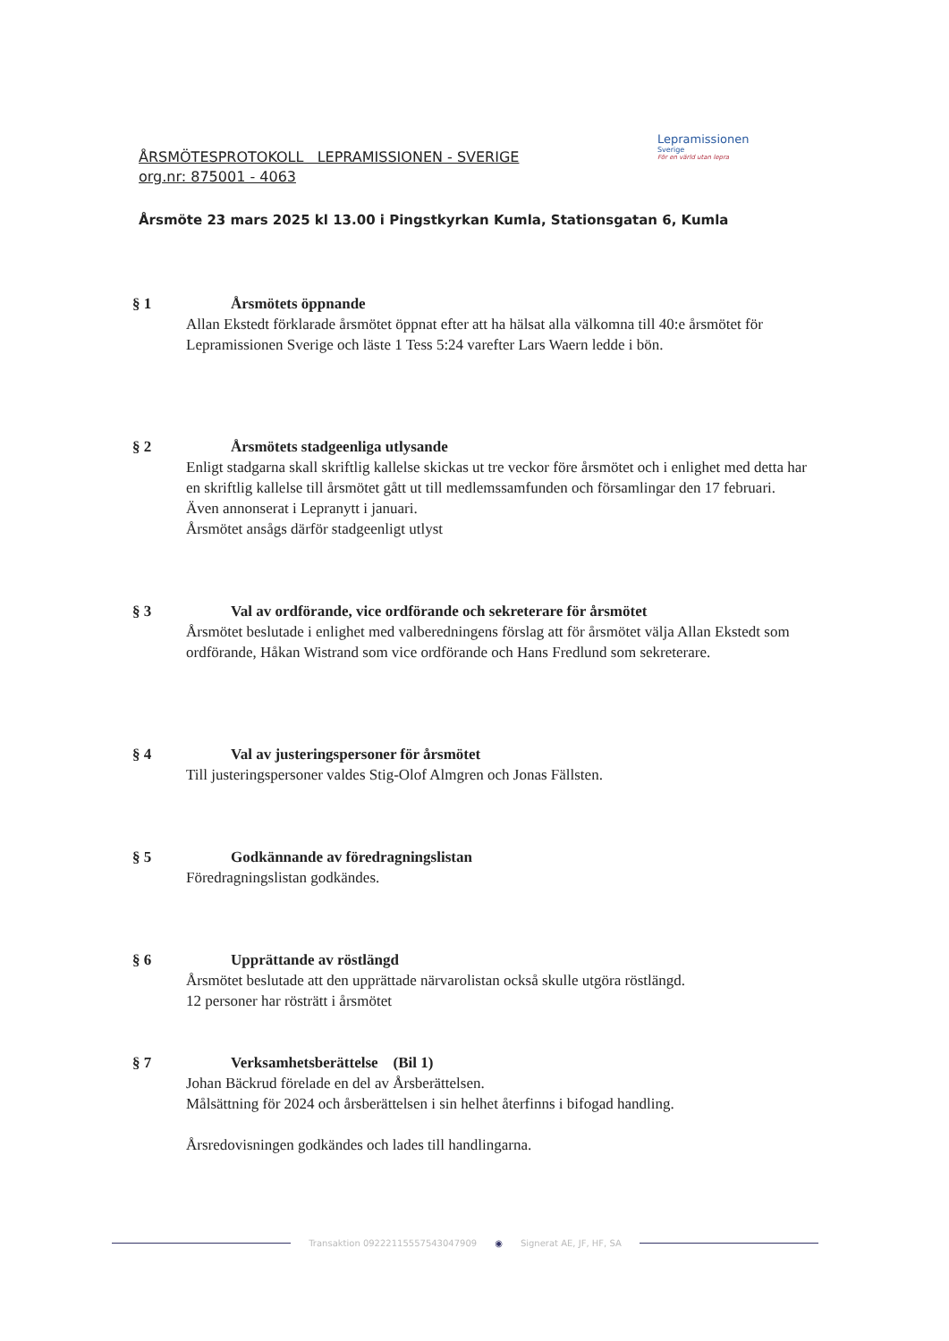ÅRSMÖTESPROTOKOLL LEPRAMISSIONEN - SVERIGE
org.nr: 875001 - 4063
Årsmöte 23 mars 2025 kl 13.00 i Pingstkyrkan Kumla, Stationsgatan 6, Kumla
Lepramissionen
Sverige
För en värld utan lepra
§ 1 Årsmötets öppnande
Allan Ekstedt förklarade årsmötet öppnat efter att ha hälsat alla välkomna till 40:e årsmötet för Lepramissionen Sverige och läste 1 Tess 5:24 varefter Lars Waern ledde i bön.
§ 2 Årsmötets stadgeenliga utlysande
Enligt stadgarna skall skriftlig kallelse skickas ut tre veckor före årsmötet och i enlighet med detta har en skriftlig kallelse till årsmötet gått ut till medlemssamfunden och församlingar den 17 februari. Även annonserat i Lepranytt i januari.
Årsmötet ansågs därför stadgeenligt utlyst
§ 3 Val av ordförande, vice ordförande och sekreterare för årsmötet
Årsmötet beslutade i enlighet med valberedningens förslag att för årsmötet välja Allan Ekstedt som ordförande, Håkan Wistrand som vice ordförande och Hans Fredlund som sekreterare.
§ 4 Val av justeringspersoner för årsmötet
Till justeringspersoner valdes Stig-Olof Almgren och Jonas Fällsten.
§ 5 Godkännande av föredragningslistan
Föredragningslistan godkändes.
§ 6 Upprättande av röstlängd
Årsmötet beslutade att den upprättade närvarolistan också skulle utgöra röstlängd.
12 personer har rösträtt i årsmötet
§ 7 Verksamhetsberättelse (Bil 1)
Johan Bäckrud förelade en del av Årsberättelsen.
Målsättning för 2024 och årsberättelsen i sin helhet återfinns i bifogad handling.
Årsredovisningen godkändes och lades till handlingarna.
Transaktion 09222115557543047909 ◉ Signerat AE, JF, HF, SA